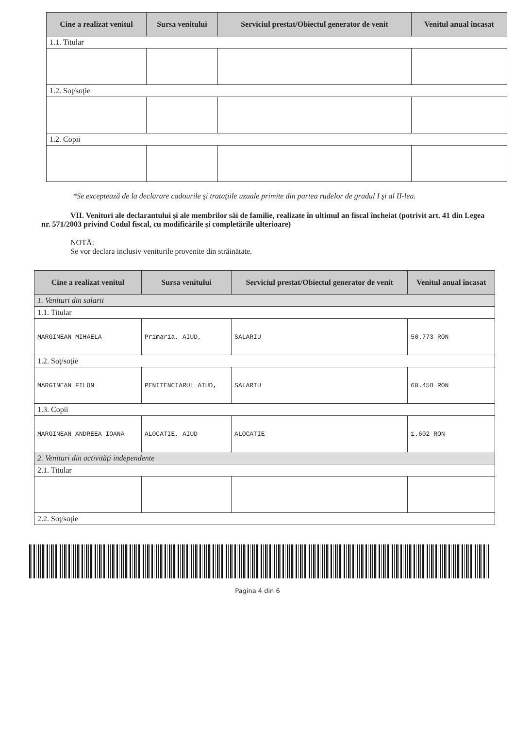| Cine a realizat venitul | Sursa venitului | Serviciul prestat/Obiectul generator de venit | Venitul anual încasat |
| --- | --- | --- | --- |
| 1.1. Titular | | | |
| 1.2. Soţ/soţie | | | |
| 1.2. Copii | | | |
*Se exceptează de la declarare cadourile şi trataţiile uzuale primite din partea rudelor de gradul I şi al II-lea.
VII. Venituri ale declarantului şi ale membrilor săi de familie, realizate în ultimul an fiscal încheiat (potrivit art. 41 din Legea nr. 571/2003 privind Codul fiscal, cu modificările şi completările ulterioare)
NOTĂ:
Se vor declara inclusiv veniturile provenite din străinătate.
| Cine a realizat venitul | Sursa venitului | Serviciul prestat/Obiectul generator de venit | Venitul anual încasat |
| --- | --- | --- | --- |
| 1. Venituri din salarii | | | |
| 1.1. Titular | | | |
| MARGINEAN MIHAELA | Primaria, AIUD, | SALARIU | 50.773 RON |
| 1.2. Soţ/soţie | | | |
| MARGINEAN FILON | PENITENCIARUL AIUD, | SALARIU | 60.458 RON |
| 1.3. Copii | | | |
| MARGINEAN ANDREEA IOANA | ALOCATIE, AIUD | ALOCATIE | 1.602 RON |
| 2. Venituri din activităţi independente | | | |
| 2.1. Titular | | | |
| 2.2. Soţ/soţie | | | |
Pagina 4 din 6